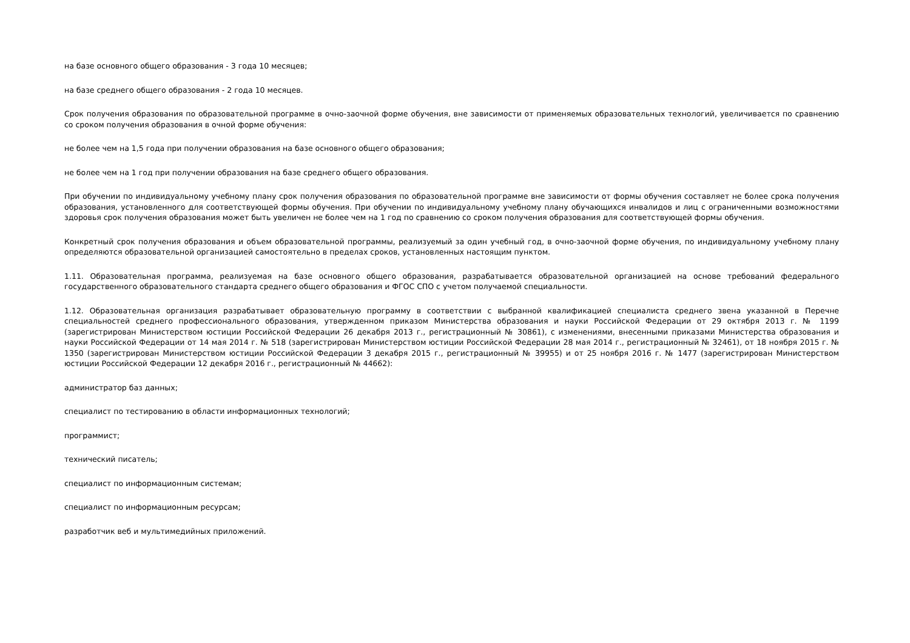на базе основного общего образования - 3 года 10 месяцев;
на базе среднего общего образования - 2 года 10 месяцев.
Срок получения образования по образовательной программе в очно-заочной форме обучения, вне зависимости от применяемых образовательных технологий, увеличивается по сравнению со сроком получения образования в очной форме обучения:
не более чем на 1,5 года при получении образования на базе основного общего образования;
не более чем на 1 год при получении образования на базе среднего общего образования.
При обучении по индивидуальному учебному плану срок получения образования по образовательной программе вне зависимости от формы обучения составляет не более срока получения образования, установленного для соответствующей формы обучения. При обучении по индивидуальному учебному плану обучающихся инвалидов и лиц с ограниченными возможностями здоровья срок получения образования может быть увеличен не более чем на 1 год по сравнению со сроком получения образования для соответствующей формы обучения.
Конкретный срок получения образования и объем образовательной программы, реализуемый за один учебный год, в очно-заочной форме обучения, по индивидуальному учебному плану определяются образовательной организацией самостоятельно в пределах сроков, установленных настоящим пунктом.
1.11. Образовательная программа, реализуемая на базе основного общего образования, разрабатывается образовательной организацией на основе требований федерального государственного образовательного стандарта среднего общего образования и ФГОС СПО с учетом получаемой специальности.
1.12. Образовательная организация разрабатывает образовательную программу в соответствии с выбранной квалификацией специалиста среднего звена указанной в Перечне специальностей среднего профессионального образования, утвержденном приказом Министерства образования и науки Российской Федерации от 29 октября 2013 г. № 1199 (зарегистрирован Министерством юстиции Российской Федерации 26 декабря 2013 г., регистрационный № 30861), с изменениями, внесенными приказами Министерства образования и науки Российской Федерации от 14 мая 2014 г. № 518 (зарегистрирован Министерством юстиции Российской Федерации 28 мая 2014 г., регистрационный № 32461), от 18 ноября 2015 г. № 1350 (зарегистрирован Министерством юстиции Российской Федерации 3 декабря 2015 г., регистрационный № 39955) и от 25 ноября 2016 г. № 1477 (зарегистрирован Министерством юстиции Российской Федерации 12 декабря 2016 г., регистрационный № 44662):
администратор баз данных;
специалист по тестированию в области информационных технологий;
программист;
технический писатель;
специалист по информационным системам;
специалист по информационным ресурсам;
разработчик веб и мультимедийных приложений.